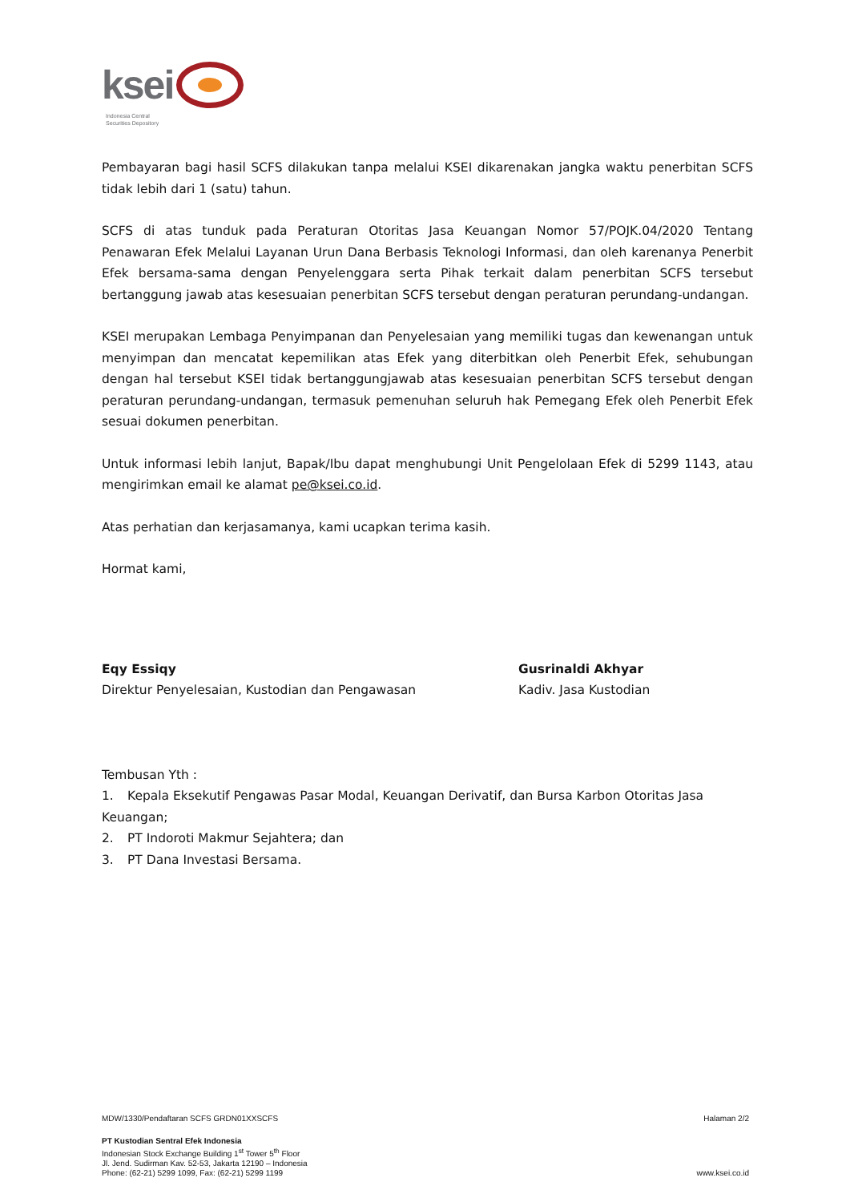ksei
Indonesia Central
Securities Depository
Pembayaran bagi hasil SCFS dilakukan tanpa melalui KSEI dikarenakan jangka waktu penerbitan SCFS tidak lebih dari 1 (satu) tahun.
SCFS di atas tunduk pada Peraturan Otoritas Jasa Keuangan Nomor 57/POJK.04/2020 Tentang Penawaran Efek Melalui Layanan Urun Dana Berbasis Teknologi Informasi, dan oleh karenanya Penerbit Efek bersama-sama dengan Penyelenggara serta Pihak terkait dalam penerbitan SCFS tersebut bertanggung jawab atas kesesuaian penerbitan SCFS tersebut dengan peraturan perundang-undangan.
KSEI merupakan Lembaga Penyimpanan dan Penyelesaian yang memiliki tugas dan kewenangan untuk menyimpan dan mencatat kepemilikan atas Efek yang diterbitkan oleh Penerbit Efek, sehubungan dengan hal tersebut KSEI tidak bertanggungjawab atas kesesuaian penerbitan SCFS tersebut dengan peraturan perundang-undangan, termasuk pemenuhan seluruh hak Pemegang Efek oleh Penerbit Efek sesuai dokumen penerbitan.
Untuk informasi lebih lanjut, Bapak/Ibu dapat menghubungi Unit Pengelolaan Efek di 5299 1143, atau mengirimkan email ke alamat pe@ksei.co.id.
Atas perhatian dan kerjasamanya, kami ucapkan terima kasih.
Hormat kami,
Eqy Essiqy
Direktur Penyelesaian, Kustodian dan Pengawasan
Gusrinaldi Akhyar
Kadiv. Jasa Kustodian
Tembusan Yth :
1. Kepala Eksekutif Pengawas Pasar Modal, Keuangan Derivatif, dan Bursa Karbon Otoritas Jasa Keuangan;
2. PT Indoroti Makmur Sejahtera; dan
3. PT Dana Investasi Bersama.
MDW/1330/Pendaftaran SCFS GRDN01XXSCFS Halaman 2/2
PT Kustodian Sentral Efek Indonesia
Indonesian Stock Exchange Building 1<sup>st</sup> Tower 5<sup>th</sup> Floor
Jl. Jend. Sudirman Kav. 52-53, Jakarta 12190 – Indonesia
Phone: (62-21) 5299 1099, Fax: (62-21) 5299 1199 www.ksei.co.id